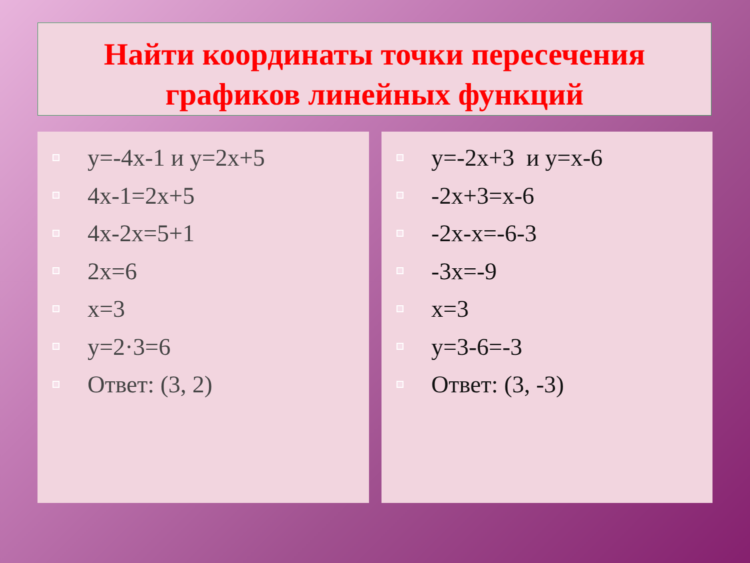Найти координаты точки пересечения
графиков линейных функций
y=-4x-1 и y=2x+5
4x-1=2x+5
4x-2x=5+1
2x=6
x=3
y=2·3=6
Ответ: (3, 2)
y=-2x+3 и y=x-6
-2x+3=x-6
-2x-x=-6-3
-3x=-9
x=3
y=3-6=-3
Ответ: (3, -3)